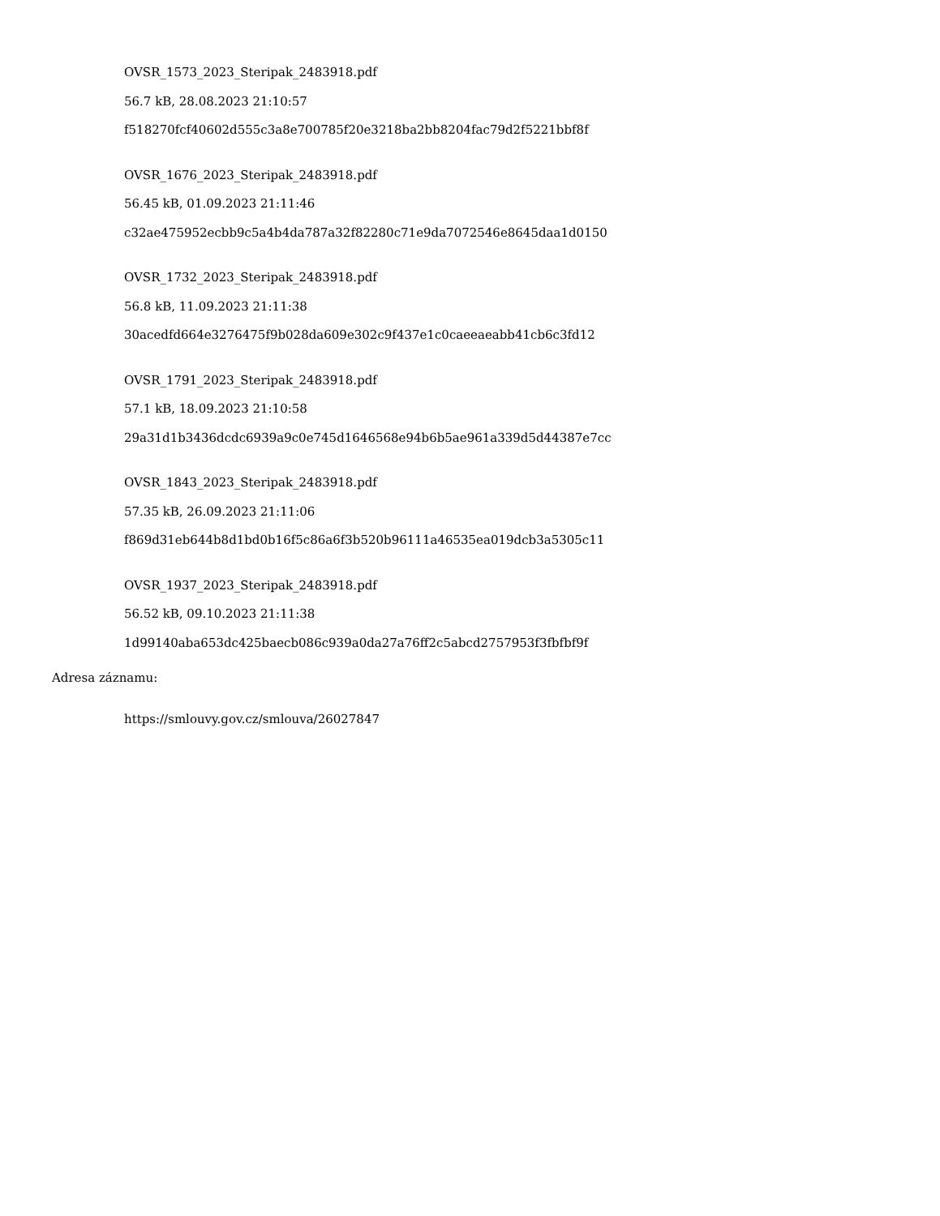OVSR_1573_2023_Steripak_2483918.pdf
56.7 kB, 28.08.2023 21:10:57
f518270fcf40602d555c3a8e700785f20e3218ba2bb8204fac79d2f5221bbf8f
OVSR_1676_2023_Steripak_2483918.pdf
56.45 kB, 01.09.2023 21:11:46
c32ae475952ecbb9c5a4b4da787a32f82280c71e9da7072546e8645daa1d0150
OVSR_1732_2023_Steripak_2483918.pdf
56.8 kB, 11.09.2023 21:11:38
30acedfd664e3276475f9b028da609e302c9f437e1c0caeeaeabb41cb6c3fd12
OVSR_1791_2023_Steripak_2483918.pdf
57.1 kB, 18.09.2023 21:10:58
29a31d1b3436dcdc6939a9c0e745d1646568e94b6b5ae961a339d5d44387e7cc
OVSR_1843_2023_Steripak_2483918.pdf
57.35 kB, 26.09.2023 21:11:06
f869d31eb644b8d1bd0b16f5c86a6f3b520b96111a46535ea019dcb3a5305c11
OVSR_1937_2023_Steripak_2483918.pdf
56.52 kB, 09.10.2023 21:11:38
1d99140aba653dc425baecb086c939a0da27a76ff2c5abcd2757953f3fbfbf9f
Adresa záznamu:
https://smlouvy.gov.cz/smlouva/26027847